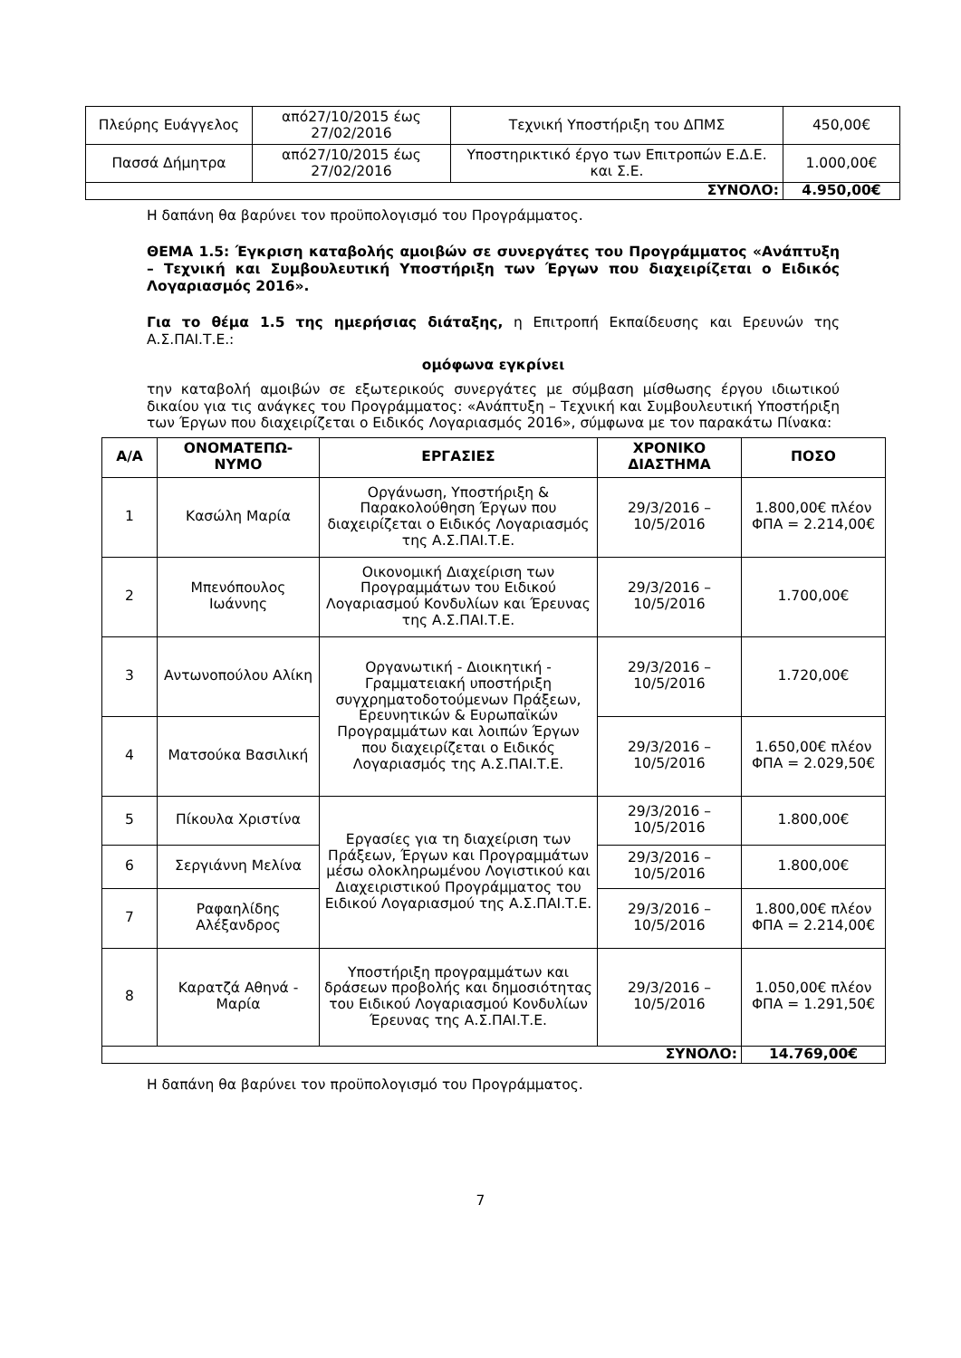| Πλεύρης Ευάγγελος | από27/10/2015 έως 27/02/2016 | Τεχνική Υποστήριξη του ΔΠΜΣ | 450,00€ |
| Πασσά Δήμητρα | από27/10/2015 έως 27/02/2016 | Υποστηρικτικό έργο των Επιτροπών Ε.Δ.Ε. και Σ.Ε. | 1.000,00€ |
| ΣΥΝΟΛΟ: | | | 4.950,00€ |
Η δαπάνη θα βαρύνει τον προϋπολογισμό του Προγράμματος.
ΘΕΜΑ 1.5: Έγκριση καταβολής αμοιβών σε συνεργάτες του Προγράμματος «Ανάπτυξη – Τεχνική και Συμβουλευτική Υποστήριξη των Έργων που διαχειρίζεται ο Ειδικός Λογαριασμός 2016».
Για το θέμα 1.5 της ημερήσιας διάταξης, η Επιτροπή Εκπαίδευσης και Ερευνών της Α.Σ.ΠΑΙ.Τ.Ε.:
ομόφωνα εγκρίνει
την καταβολή αμοιβών σε εξωτερικούς συνεργάτες με σύμβαση μίσθωσης έργου ιδιωτικού δικαίου για τις ανάγκες του Προγράμματος: «Ανάπτυξη – Τεχνική και Συμβουλευτική Υποστήριξη των Έργων που διαχειρίζεται ο Ειδικός Λογαριασμός 2016», σύμφωνα με τον παρακάτω Πίνακα:
| Α/Α | ΟΝΟΜΑΤΕΠΩ-ΝΥΜΟ | ΕΡΓΑΣΙΕΣ | ΧΡΟΝΙΚΟ ΔΙΑΣΤΗΜΑ | ΠΟΣΟ |
| --- | --- | --- | --- | --- |
| 1 | Κασώλη Μαρία | Οργάνωση, Υποστήριξη & Παρακολούθηση Έργων που διαχειρίζεται ο Ειδικός Λογαριασμός της Α.Σ.ΠΑΙ.Τ.Ε. | 29/3/2016 – 10/5/2016 | 1.800,00€ πλέον ΦΠΑ = 2.214,00€ |
| 2 | Μπενόπουλος Ιωάννης | Οικονομική Διαχείριση των Προγραμμάτων του Ειδικού Λογαριασμού Κονδυλίων και Έρευνας της Α.Σ.ΠΑΙ.Τ.Ε. | 29/3/2016 – 10/5/2016 | 1.700,00€ |
| 3 | Αντωνοπούλου Αλίκη | Οργανωτική - Διοικητική - Γραμματειακή υποστήριξη συγχρηματοδοτούμενων Πράξεων, Ερευνητικών & Ευρωπαϊκών Προγραμμάτων και λοιπών Έργων που διαχειρίζεται ο Ειδικός Λογαριασμός της Α.Σ.ΠΑΙ.Τ.Ε. | 29/3/2016 – 10/5/2016 | 1.720,00€ |
| 4 | Ματσούκα Βασιλική | | 29/3/2016 – 10/5/2016 | 1.650,00€ πλέον ΦΠΑ = 2.029,50€ |
| 5 | Πίκουλα Χριστίνα | Εργασίες για τη διαχείριση των Πράξεων, Έργων και Προγραμμάτων μέσω ολοκληρωμένου Λογιστικού και Διαχειριστικού Προγράμματος του Ειδικού Λογαριασμού της Α.Σ.ΠΑΙ.Τ.Ε. | 29/3/2016 – 10/5/2016 | 1.800,00€ |
| 6 | Σεργιάννη Μελίνα | | 29/3/2016 – 10/5/2016 | 1.800,00€ |
| 7 | Ραφαηλίδης Αλέξανδρος | | 29/3/2016 – 10/5/2016 | 1.800,00€ πλέον ΦΠΑ = 2.214,00€ |
| 8 | Καρατζά Αθηνά - Μαρία | Υποστήριξη προγραμμάτων και δράσεων προβολής και δημοσιότητας του Ειδικού Λογαριασμού Κονδυλίων Έρευνας της Α.Σ.ΠΑΙ.Τ.Ε. | 29/3/2016 – 10/5/2016 | 1.050,00€ πλέον ΦΠΑ = 1.291,50€ |
| ΣΥΝΟΛΟ: | | | | 14.769,00€ |
Η δαπάνη θα βαρύνει τον προϋπολογισμό του Προγράμματος.
7